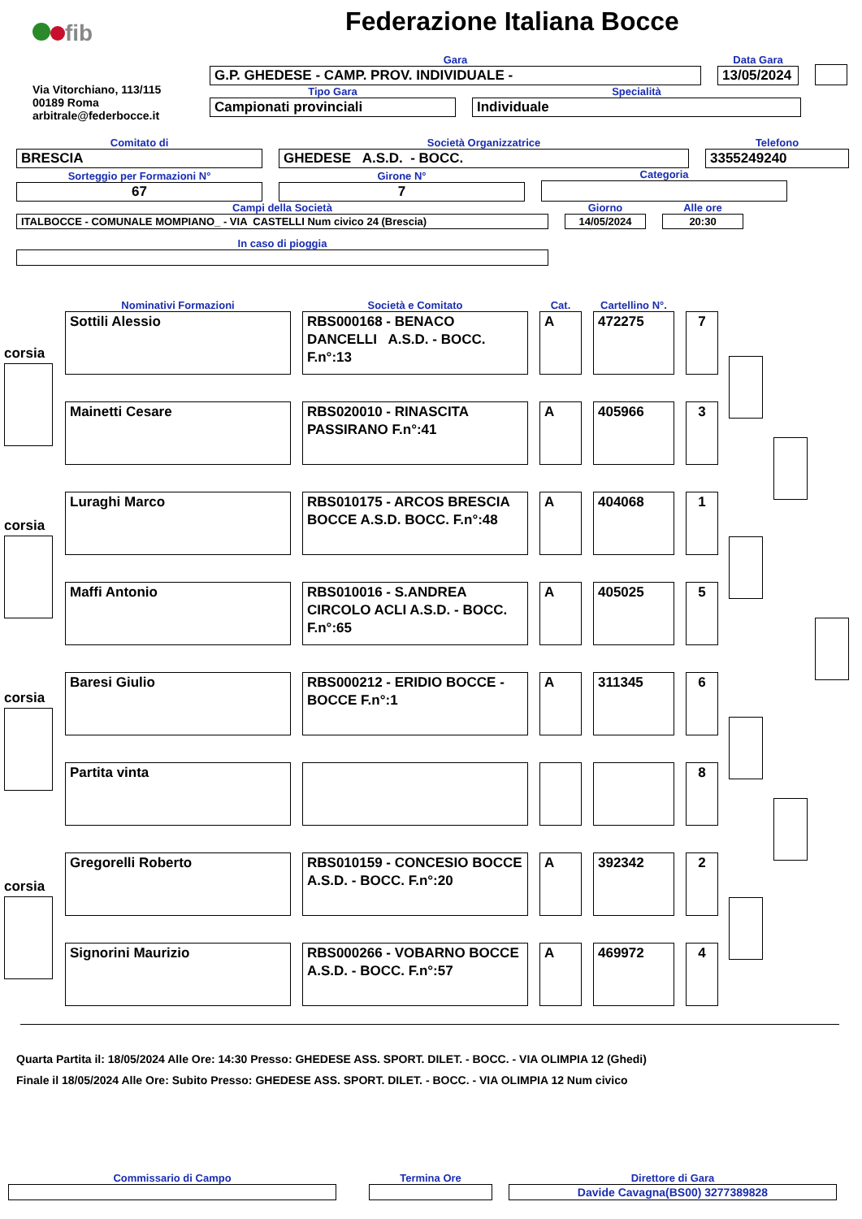fib
Federazione Italiana Bocce
Via Vitorchiano, 113/115
00189 Roma
arbitrale@federbocce.it
Gara
G.P. GHEDESE - CAMP. PROV. INDIVIDUALE -
Data Gara
13/05/2024
Tipo Gara
Campionati provinciali
Specialità
Individuale
Comitato di
BRESCIA
Società Organizzatrice
GHEDESE A.S.D. - BOCC.
Telefono
3355249240
Sorteggio per Formazioni N°
67
Girone N°
7
Categoria
Campi della Società
ITALBOCCE - COMUNALE MOMPIANO_ - VIA CASTELLI Num civico 24 (Brescia)
Giorno
14/05/2024
Alle ore
20:30
In caso di pioggia
Nominativi Formazioni Società e Comitato Cat. Cartellino N°.
Sottili Alessio RBS000168 - BENACO DANCELLI A.S.D. - BOCC. F.n°:13
A 472275 7
Mainetti Cesare RBS020010 - RINASCITA PASSIRANO F.n°:41
A 405966 3
Luraghi Marco RBS010175 - ARCOS BRESCIA BOCCE A.S.D. BOCC. F.n°:48
A 404068 1
Maffi Antonio RBS010016 - S.ANDREA CIRCOLO ACLI A.S.D. - BOCC. F.n°:65
A 405025 5
Baresi Giulio RBS000212 - ERIDIO BOCCE - BOCCE F.n°:1
A 311345 6
Partita vinta 8
Gregorelli Roberto RBS010159 - CONCESIO BOCCE A.S.D. - BOCC. F.n°:20
A 392342 2
Signorini Maurizio RBS000266 - VOBARNO BOCCE A.S.D. - BOCC. F.n°:57
A 469972 4
corsia
corsia
corsia
corsia
Quarta Partita il: 18/05/2024 Alle Ore: 14:30 Presso: GHEDESE ASS. SPORT. DILET. - BOCC. - VIA OLIMPIA 12 (Ghedi)
Finale il 18/05/2024 Alle Ore: Subito Presso: GHEDESE ASS. SPORT. DILET. - BOCC. - VIA OLIMPIA 12 Num civico
Commissario di Campo
Termina Ore
Direttore di Gara
Davide Cavagna(BS00) 3277389828